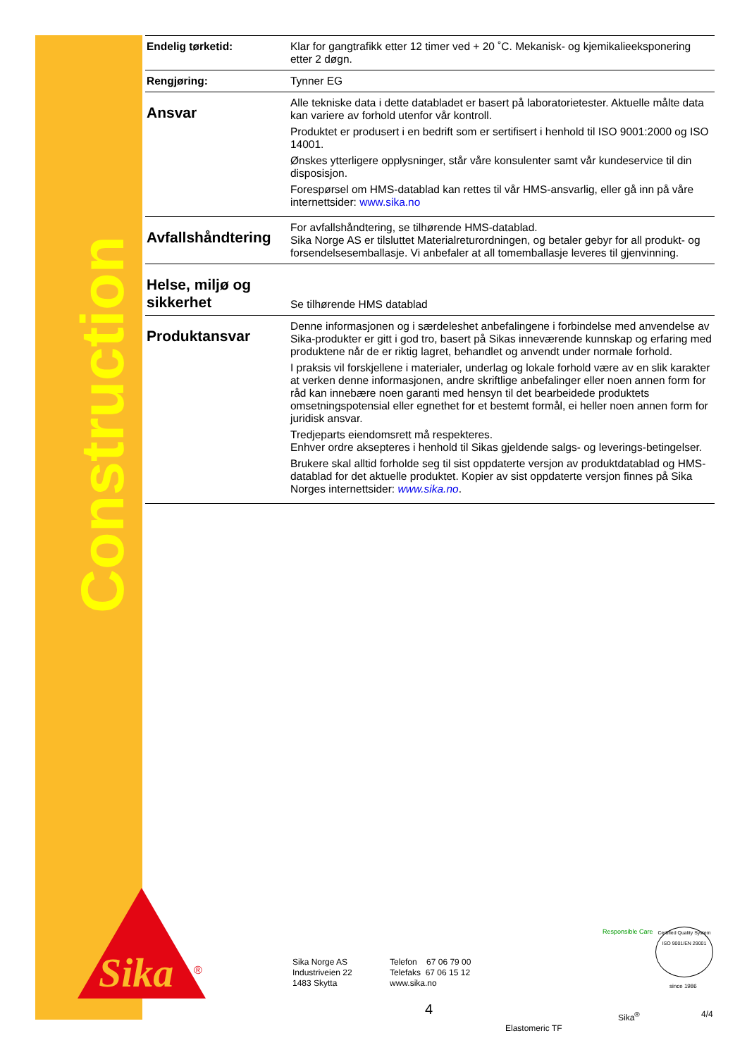Construction
Sika
®
| Endelig tørketid: | Klar for gangtrafikk etter 12 timer ved + 20 ˚C. Mekanisk- og kjemikalieeksponering etter 2 døgn. |
| Rengjøring: | Tynner EG |
| Ansvar | Alle tekniske data i dette databladet er basert på laboratorietester. Aktuelle målte data kan variere av forhold utenfor vår kontroll. Produktet er produsert i en bedrift som er sertifisert i henhold til ISO 9001:2000 og ISO 14001. Ønskes ytterligere opplysninger, står våre konsulenter samt vår kundeservice til din disposisjon. Forespørsel om HMS-datablad kan rettes til vår HMS-ansvarlig, eller gå inn på våre internettsider: www.sika.no |
| Avfallshåndtering | For avfallshåndtering, se tilhørende HMS-datablad. Sika Norge AS er tilsluttet Materialreturordningen, og betaler gebyr for all produkt- og forsendelsesemballasje. Vi anbefaler at all tomemballasje leveres til gjenvinning. |
| Helse, miljø og sikkerhet | Se tilhørende HMS datablad |
| Produktansvar | Denne informasjonen og i særdeleshet anbefalingene i forbindelse med anvendelse av Sika-produkter er gitt i god tro, basert på Sikas inneværende kunnskap og erfaring med produktene når de er riktig lagret, behandlet og anvendt under normale forhold. I praksis vil forskjellene i materialer, underlag og lokale forhold være av en slik karakter at verken denne informasjonen, andre skriftlige anbefalinger eller noen annen form for råd kan innebære noen garanti med hensyn til det bearbeidede produktets omsetningspotensial eller egnethet for et bestemt formål, ei heller noen annen form for juridisk ansvar. Tredjeparts eiendomsrett må respekteres. Enhver ordre aksepteres i henhold til Sikas gjeldende salgs- og leverings-betingelser. Brukere skal alltid forholde seg til sist oppdaterte versjon av produktdatablad og HMS-datablad for det aktuelle produktet. Kopier av sist oppdaterte versjon finnes på Sika Norges internettsider: www.sika.no . |
Sika Norge AS
Industriveien 22
1483 Skytta
Telefon 67 06 79 00
Telefaks 67 06 15 12
www.sika.no
Responsible Care
Certified Quality System
ISO 9001/EN 29001
since 1986
4 Sika<sup>®</sup> 4/4
Elastomeric TF